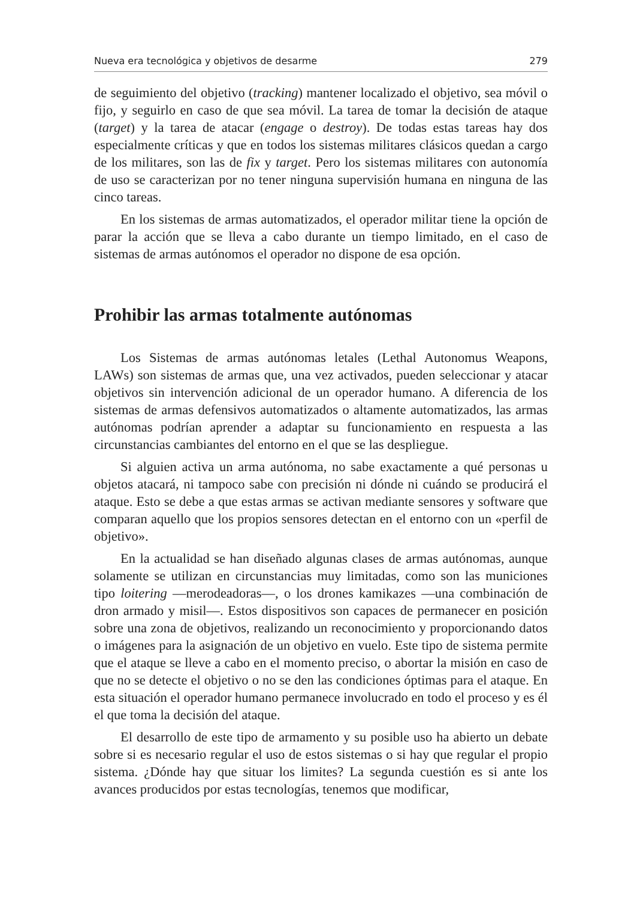Nueva era tecnológica y objetivos de desarme 279
de seguimiento del objetivo (tracking) mantener localizado el objetivo, sea móvil o fijo, y seguirlo en caso de que sea móvil. La tarea de tomar la decisión de ataque (target) y la tarea de atacar (engage o destroy). De todas estas tareas hay dos especialmente críticas y que en todos los sistemas militares clásicos quedan a cargo de los militares, son las de fix y target. Pero los sistemas militares con autonomía de uso se caracterizan por no tener ninguna supervisión humana en ninguna de las cinco tareas.
En los sistemas de armas automatizados, el operador militar tiene la opción de parar la acción que se lleva a cabo durante un tiempo limitado, en el caso de sistemas de armas autónomos el operador no dispone de esa opción.
Prohibir las armas totalmente autónomas
Los Sistemas de armas autónomas letales (Lethal Autonomus Weapons, LAWs) son sistemas de armas que, una vez activados, pueden seleccionar y atacar objetivos sin intervención adicional de un operador humano. A diferencia de los sistemas de armas defensivos automatizados o altamente automatizados, las armas autónomas podrían aprender a adaptar su funcionamiento en respuesta a las circunstancias cambiantes del entorno en el que se las despliegue.
Si alguien activa un arma autónoma, no sabe exactamente a qué personas u objetos atacará, ni tampoco sabe con precisión ni dónde ni cuándo se producirá el ataque. Esto se debe a que estas armas se activan mediante sensores y software que comparan aquello que los propios sensores detectan en el entorno con un «perfil de objetivo».
En la actualidad se han diseñado algunas clases de armas autónomas, aunque solamente se utilizan en circunstancias muy limitadas, como son las municiones tipo loitering —merodeadoras—, o los drones kamikazes —una combinación de dron armado y misil—. Estos dispositivos son capaces de permanecer en posición sobre una zona de objetivos, realizando un reconocimiento y proporcionando datos o imágenes para la asignación de un objetivo en vuelo. Este tipo de sistema permite que el ataque se lleve a cabo en el momento preciso, o abortar la misión en caso de que no se detecte el objetivo o no se den las condiciones óptimas para el ataque. En esta situación el operador humano permanece involucrado en todo el proceso y es él el que toma la decisión del ataque.
El desarrollo de este tipo de armamento y su posible uso ha abierto un debate sobre si es necesario regular el uso de estos sistemas o si hay que regular el propio sistema. ¿Dónde hay que situar los limites? La segunda cuestión es si ante los avances producidos por estas tecnologías, tenemos que modificar,